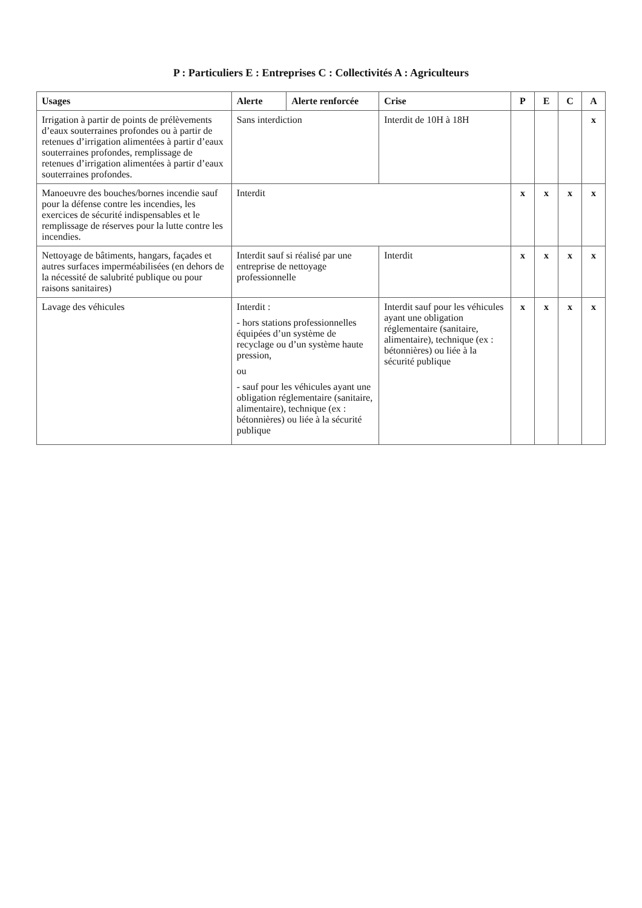P : Particuliers E : Entreprises C : Collectivités A : Agriculteurs
| Usages | Alerte | Alerte renforcée | Crise | P | E | C | A |
| --- | --- | --- | --- | --- | --- | --- | --- |
| Irrigation à partir de points de prélèvements d’eaux souterraines profondes ou à partir de retenues d’irrigation alimentées à partir d’eaux souterraines profondes, remplissage de retenues d’irrigation alimentées à partir d’eaux souterraines profondes. | Sans interdiction | | Interdit de 10H à 18H | | | | x |
| Manoeuvre des bouches/bornes incendie sauf pour la défense contre les incendies, les exercices de sécurité indispensables et le remplissage de réserves pour la lutte contre les incendies. | Interdit | | | x | x | x | x |
| Nettoyage de bâtiments, hangars, façades et autres surfaces imperméabilisées (en dehors de la nécessité de salubrité publique ou pour raisons sanitaires) | Interdit sauf si réalisé par une entreprise de nettoyage professionnelle | | Interdit | x | x | x | x |
| Lavage des véhicules | Interdit : - hors stations professionnelles équipées d’un système de recyclage ou d’un système haute pression, ou - sauf pour les véhicules ayant une obligation réglementaire (sanitaire, alimentaire), technique (ex : bétonnières) ou liée à la sécurité publique | | Interdit sauf pour les véhicules ayant une obligation réglementaire (sanitaire, alimentaire), technique (ex : bétonnières) ou liée à la sécurité publique | x | x | x | x |